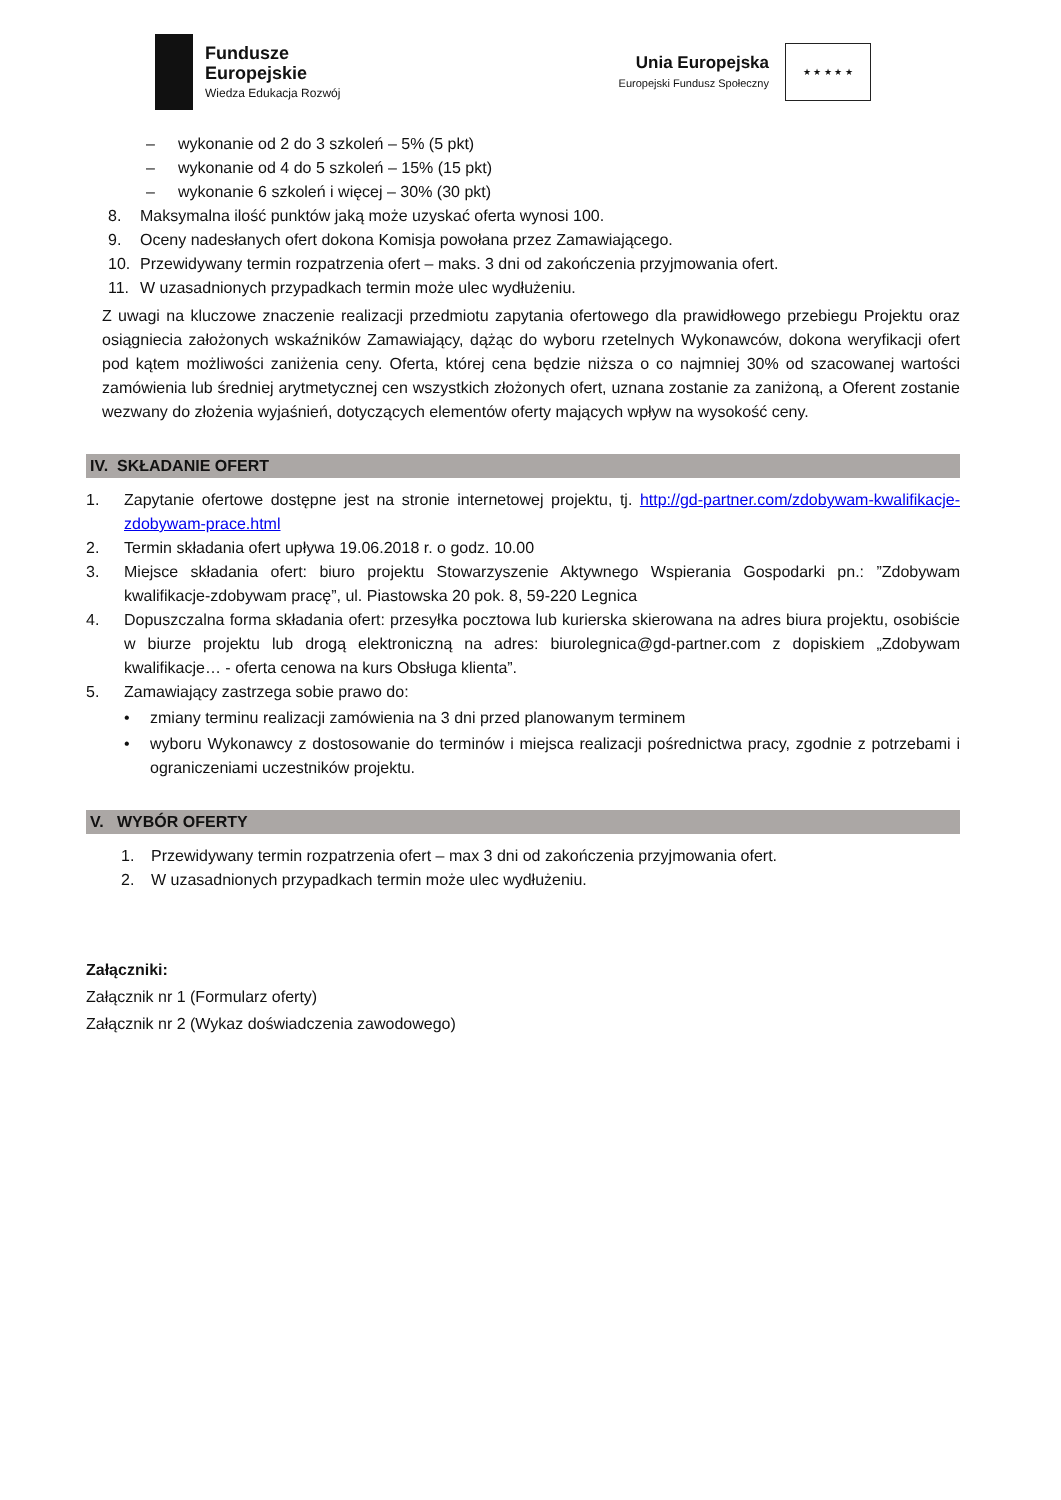Fundusze
Europejskie
Wiedza Edukacja Rozwój
Unia Europejska
Europejski Fundusz Społeczny
★ ★ ★ ★ ★
– wykonanie od 2 do 3 szkoleń – 5% (5 pkt)
– wykonanie od 4 do 5 szkoleń – 15% (15 pkt)
– wykonanie 6 szkoleń i więcej – 30% (30 pkt)
8. Maksymalna ilość punktów jaką może uzyskać oferta wynosi 100.
9. Oceny nadesłanych ofert dokona Komisja powołana przez Zamawiającego.
10. Przewidywany termin rozpatrzenia ofert – maks. 3 dni od zakończenia przyjmowania ofert.
11. W uzasadnionych przypadkach termin może ulec wydłużeniu.
Z uwagi na kluczowe znaczenie realizacji przedmiotu zapytania ofertowego dla prawidłowego przebiegu Projektu oraz osiągniecia założonych wskaźników Zamawiający, dążąc do wyboru rzetelnych Wykonawców, dokona weryfikacji ofert pod kątem możliwości zaniżenia ceny. Oferta, której cena będzie niższa o co najmniej 30% od szacowanej wartości zamówienia lub średniej arytmetycznej cen wszystkich złożonych ofert, uznana zostanie za zaniżoną, a Oferent zostanie wezwany do złożenia wyjaśnień, dotyczących elementów oferty mających wpływ na wysokość ceny.
IV. SKŁADANIE OFERT
1. Zapytanie ofertowe dostępne jest na stronie internetowej projektu, tj. http://gd-partner.com/zdobywam-kwalifikacje-zdobywam-prace.html
2. Termin składania ofert upływa 19.06.2018 r. o godz. 10.00
3. Miejsce składania ofert: biuro projektu Stowarzyszenie Aktywnego Wspierania Gospodarki pn.: ”Zdobywam kwalifikacje-zdobywam pracę”, ul. Piastowska 20 pok. 8, 59-220 Legnica
4. Dopuszczalna forma składania ofert: przesyłka pocztowa lub kurierska skierowana na adres biura projektu, osobiście w biurze projektu lub drogą elektroniczną na adres: biurolegnica@gd-partner.com z dopiskiem „Zdobywam kwalifikacje… - oferta cenowa na kurs Obsługa klienta”.
5. Zamawiający zastrzega sobie prawo do:
• zmiany terminu realizacji zamówienia na 3 dni przed planowanym terminem
• wyboru Wykonawcy z dostosowanie do terminów i miejsca realizacji pośrednictwa pracy, zgodnie z potrzebami i ograniczeniami uczestników projektu.
V. WYBÓR OFERTY
1. Przewidywany termin rozpatrzenia ofert – max 3 dni od zakończenia przyjmowania ofert.
2. W uzasadnionych przypadkach termin może ulec wydłużeniu.
Załączniki:
Załącznik nr 1 (Formularz oferty)
Załącznik nr 2 (Wykaz doświadczenia zawodowego)